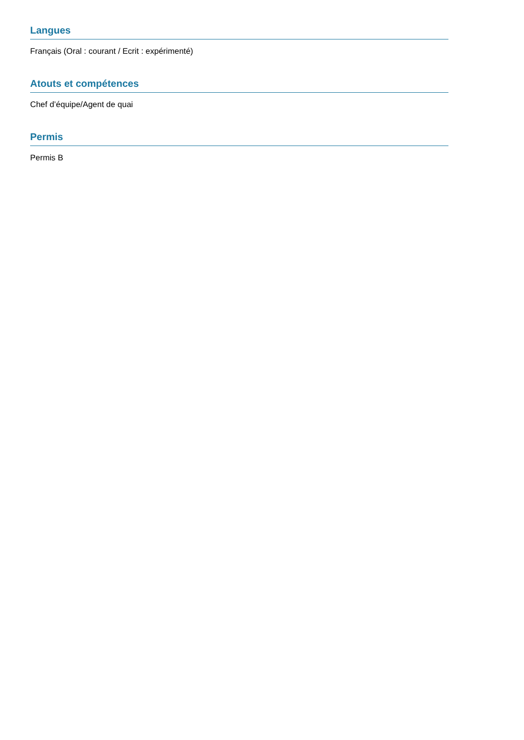Langues
Français (Oral : courant / Ecrit : expérimenté)
Atouts et compétences
Chef d’équipe/Agent de quai
Permis
Permis B